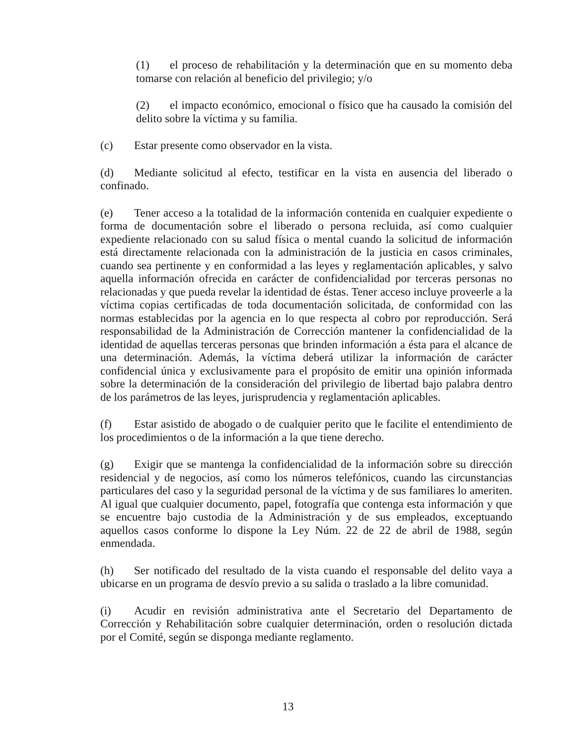(1) el proceso de rehabilitación y la determinación que en su momento deba tomarse con relación al beneficio del privilegio; y/o
(2) el impacto económico, emocional o físico que ha causado la comisión del delito sobre la víctima y su familia.
(c) Estar presente como observador en la vista.
(d) Mediante solicitud al efecto, testificar en la vista en ausencia del liberado o confinado.
(e) Tener acceso a la totalidad de la información contenida en cualquier expediente o forma de documentación sobre el liberado o persona recluida, así como cualquier expediente relacionado con su salud física o mental cuando la solicitud de información está directamente relacionada con la administración de la justicia en casos criminales, cuando sea pertinente y en conformidad a las leyes y reglamentación aplicables, y salvo aquella información ofrecida en carácter de confidencialidad por terceras personas no relacionadas y que pueda revelar la identidad de éstas. Tener acceso incluye proveerle a la víctima copias certificadas de toda documentación solicitada, de conformidad con las normas establecidas por la agencia en lo que respecta al cobro por reproducción. Será responsabilidad de la Administración de Corrección mantener la confidencialidad de la identidad de aquellas terceras personas que brinden información a ésta para el alcance de una determinación. Además, la víctima deberá utilizar la información de carácter confidencial única y exclusivamente para el propósito de emitir una opinión informada sobre la determinación de la consideración del privilegio de libertad bajo palabra dentro de los parámetros de las leyes, jurisprudencia y reglamentación aplicables.
(f) Estar asistido de abogado o de cualquier perito que le facilite el entendimiento de los procedimientos o de la información a la que tiene derecho.
(g) Exigir que se mantenga la confidencialidad de la información sobre su dirección residencial y de negocios, así como los números telefónicos, cuando las circunstancias particulares del caso y la seguridad personal de la víctima y de sus familiares lo ameriten. Al igual que cualquier documento, papel, fotografía que contenga esta información y que se encuentre bajo custodia de la Administración y de sus empleados, exceptuando aquellos casos conforme lo dispone la Ley Núm. 22 de 22 de abril de 1988, según enmendada.
(h) Ser notificado del resultado de la vista cuando el responsable del delito vaya a ubicarse en un programa de desvío previo a su salida o traslado a la libre comunidad.
(i) Acudir en revisión administrativa ante el Secretario del Departamento de Corrección y Rehabilitación sobre cualquier determinación, orden o resolución dictada por el Comité, según se disponga mediante reglamento.
13